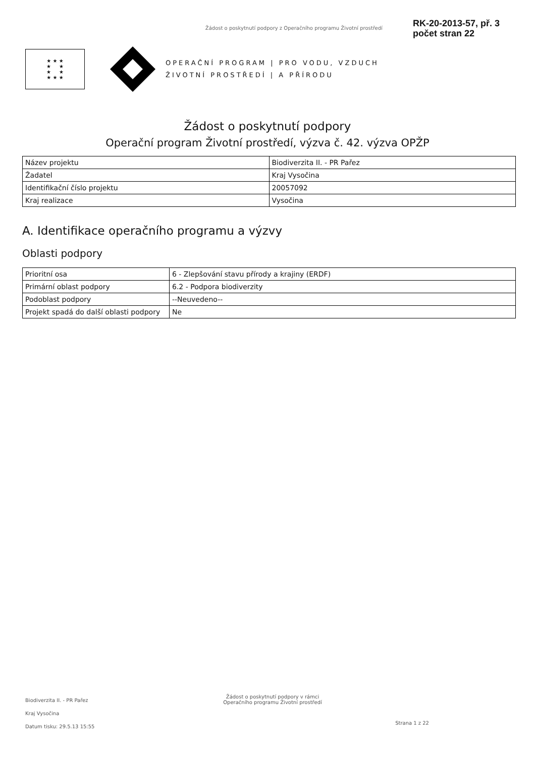Žádost o poskytnutí podpory z Operačního programu Životní prostředí
RK-20-2013-57, př. 3
počet stran 22
★ ★ ★
★ ★
★ ★
★ ★ ★
OPERAČNÍ PROGRAM | PRO VODU, VZDUCH
ŽIVOTNÍ PROSTŘEDÍ | A PŘÍRODU
Žádost o poskytnutí podpory
Operační program Životní prostředí, výzva č. 42. výzva OPŽP
| Název projektu | Biodiverzita II. - PR Pařez |
| Žadatel | Kraj Vysočina |
| Identifikační číslo projektu | 20057092 |
| Kraj realizace | Vysočina |
A. Identifikace operačního programu a výzvy
Oblasti podpory
| Prioritní osa | 6 - Zlepšování stavu přírody a krajiny (ERDF) |
| Primární oblast podpory | 6.2 - Podpora biodiverzity |
| Podoblast podpory | --Neuvedeno-- |
| Projekt spadá do další oblasti podpory | Ne |
Biodiverzita II. - PR Pařez
Kraj Vysočina
Datum tisku: 29.5.13 15:55
Žádost o poskytnutí podpory v rámci
Operačního programu Životní prostředí
Strana 1 z 22